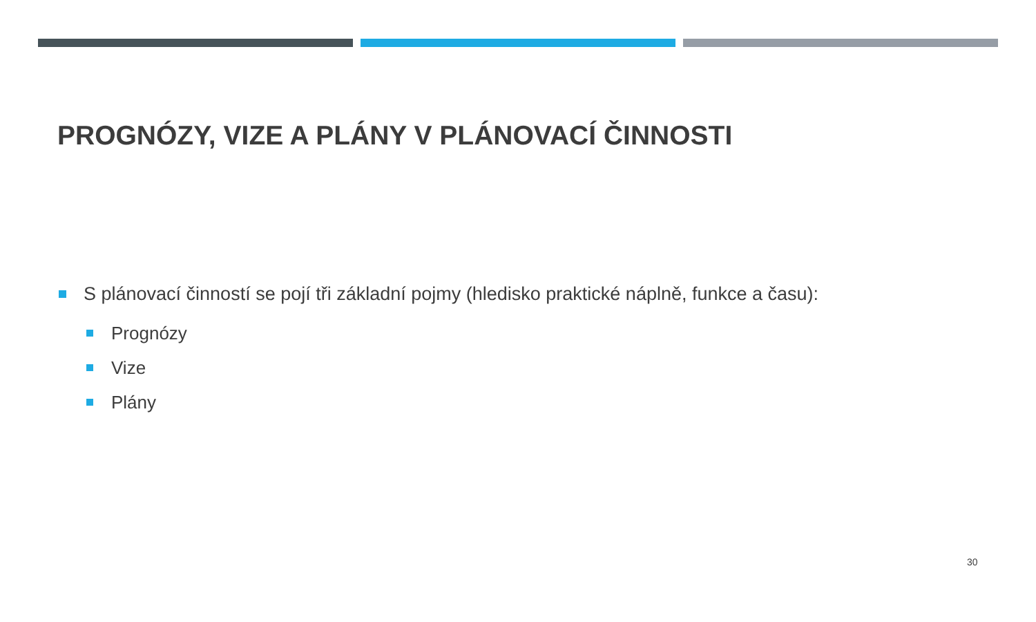PROGNÓZY, VIZE A PLÁNY V PLÁNOVACÍ ČINNOSTI
S plánovací činností se pojí tři základní pojmy (hledisko praktické náplně, funkce a času):
Prognózy
Vize
Plány
30